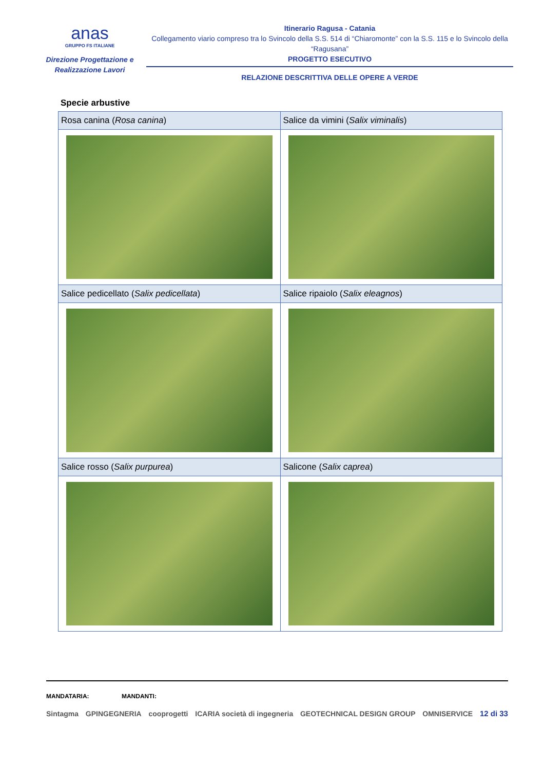anas
GRUPPO FS ITALIANE
Direzione Progettazione e
Realizzazione Lavori
Itinerario Ragusa - Catania
Collegamento viario compreso tra lo Svincolo della S.S. 514 di “Chiaromonte” con la S.S. 115 e lo Svincolo della “Ragusana”
PROGETTO ESECUTIVO
RELAZIONE DESCRITTIVA DELLE OPERE A VERDE
Specie arbustive
| Rosa canina ( Rosa canina ) | Salice da vimini ( Salix viminalis ) |
| Salice pedicellato ( Salix pedicellata ) | Salice ripaiolo ( Salix eleagnos ) |
| Salice rosso ( Salix purpurea ) | Salicone ( Salix caprea ) |
MANDATARIA: MANDANTI:
Sintagma GPINGEGNERIA cooprogetti ICARIA società di ingegneria GEOTECHNICAL DESIGN GROUP OMNISERVICE 12 di 33